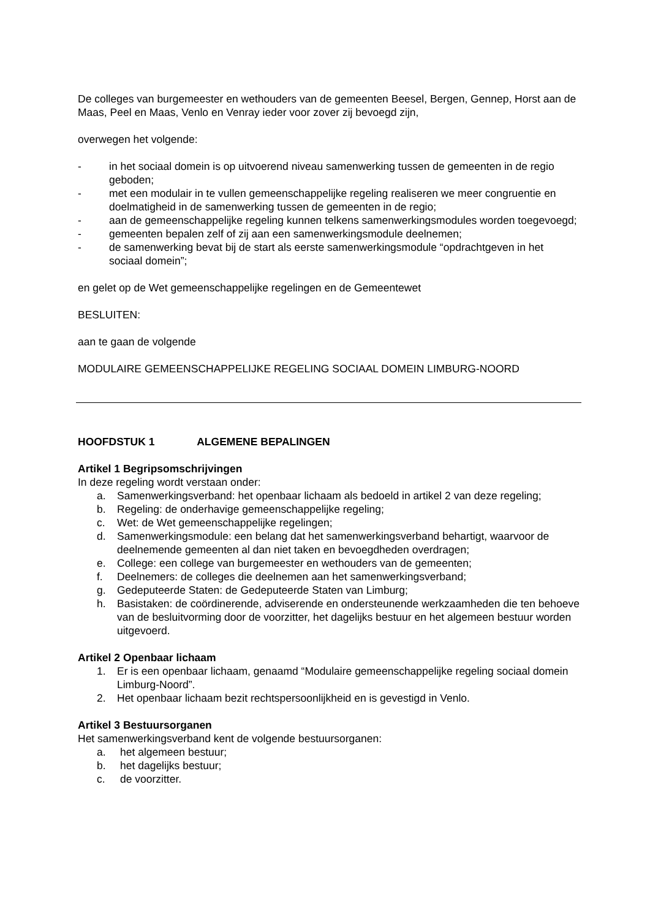De colleges van burgemeester en wethouders van de gemeenten Beesel, Bergen, Gennep, Horst aan de Maas, Peel en Maas, Venlo en Venray ieder voor zover zij bevoegd zijn,
overwegen het volgende:
- in het sociaal domein is op uitvoerend niveau samenwerking tussen de gemeenten in de regio geboden;
- met een modulair in te vullen gemeenschappelijke regeling realiseren we meer congruentie en doelmatigheid in de samenwerking tussen de gemeenten in de regio;
- aan de gemeenschappelijke regeling kunnen telkens samenwerkingsmodules worden toegevoegd;
- gemeenten bepalen zelf of zij aan een samenwerkingsmodule deelnemen;
- de samenwerking bevat bij de start als eerste samenwerkingsmodule “opdrachtgeven in het sociaal domein”;
en gelet op de Wet gemeenschappelijke regelingen en de Gemeentewet
BESLUITEN:
aan te gaan de volgende
MODULAIRE GEMEENSCHAPPELIJKE REGELING SOCIAAL DOMEIN LIMBURG-NOORD
HOOFDSTUK 1 ALGEMENE BEPALINGEN
Artikel 1 Begripsomschrijvingen
In deze regeling wordt verstaan onder:
a. Samenwerkingsverband: het openbaar lichaam als bedoeld in artikel 2 van deze regeling;
b. Regeling: de onderhavige gemeenschappelijke regeling;
c. Wet: de Wet gemeenschappelijke regelingen;
d. Samenwerkingsmodule: een belang dat het samenwerkingsverband behartigt, waarvoor de deelnemende gemeenten al dan niet taken en bevoegdheden overdragen;
e. College: een college van burgemeester en wethouders van de gemeenten;
f. Deelnemers: de colleges die deelnemen aan het samenwerkingsverband;
g. Gedeputeerde Staten: de Gedeputeerde Staten van Limburg;
h. Basistaken: de coördinerende, adviserende en ondersteunende werkzaamheden die ten behoeve van de besluitvorming door de voorzitter, het dagelijks bestuur en het algemeen bestuur worden uitgevoerd.
Artikel 2 Openbaar lichaam
1. Er is een openbaar lichaam, genaamd “Modulaire gemeenschappelijke regeling sociaal domein Limburg-Noord”.
2. Het openbaar lichaam bezit rechtspersoonlijkheid en is gevestigd in Venlo.
Artikel 3 Bestuursorganen
Het samenwerkingsverband kent de volgende bestuursorganen:
a. het algemeen bestuur;
b. het dagelijks bestuur;
c. de voorzitter.